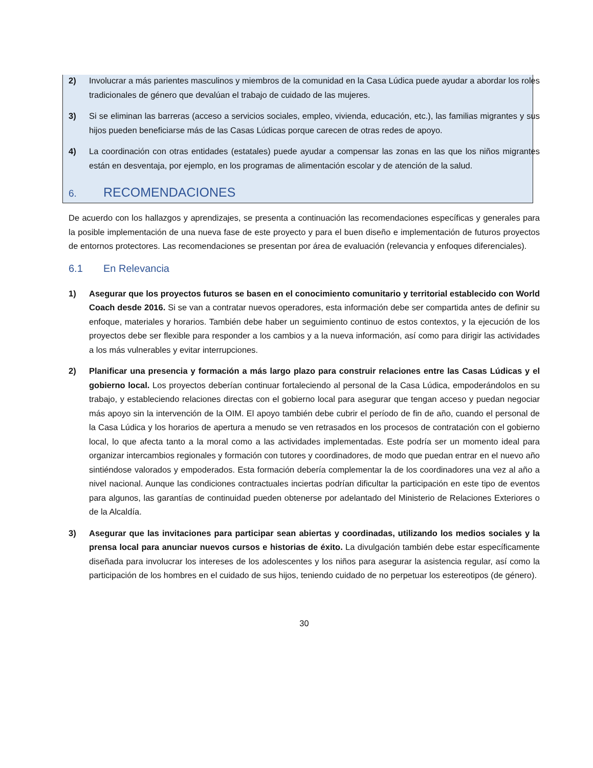2) Involucrar a más parientes masculinos y miembros de la comunidad en la Casa Lúdica puede ayudar a abordar los roles tradicionales de género que devalúan el trabajo de cuidado de las mujeres.
3) Si se eliminan las barreras (acceso a servicios sociales, empleo, vivienda, educación, etc.), las familias migrantes y sus hijos pueden beneficiarse más de las Casas Lúdicas porque carecen de otras redes de apoyo.
4) La coordinación con otras entidades (estatales) puede ayudar a compensar las zonas en las que los niños migrantes están en desventaja, por ejemplo, en los programas de alimentación escolar y de atención de la salud.
6. RECOMENDACIONES
De acuerdo con los hallazgos y aprendizajes, se presenta a continuación las recomendaciones específicas y generales para la posible implementación de una nueva fase de este proyecto y para el buen diseño e implementación de futuros proyectos de entornos protectores. Las recomendaciones se presentan por área de evaluación (relevancia y enfoques diferenciales).
6.1 En Relevancia
1) Asegurar que los proyectos futuros se basen en el conocimiento comunitario y territorial establecido con World Coach desde 2016. Si se van a contratar nuevos operadores, esta información debe ser compartida antes de definir su enfoque, materiales y horarios. También debe haber un seguimiento continuo de estos contextos, y la ejecución de los proyectos debe ser flexible para responder a los cambios y a la nueva información, así como para dirigir las actividades a los más vulnerables y evitar interrupciones.
2) Planificar una presencia y formación a más largo plazo para construir relaciones entre las Casas Lúdicas y el gobierno local. Los proyectos deberían continuar fortaleciendo al personal de la Casa Lúdica, empoderándolos en su trabajo, y estableciendo relaciones directas con el gobierno local para asegurar que tengan acceso y puedan negociar más apoyo sin la intervención de la OIM. El apoyo también debe cubrir el período de fin de año, cuando el personal de la Casa Lúdica y los horarios de apertura a menudo se ven retrasados en los procesos de contratación con el gobierno local, lo que afecta tanto a la moral como a las actividades implementadas. Este podría ser un momento ideal para organizar intercambios regionales y formación con tutores y coordinadores, de modo que puedan entrar en el nuevo año sintiéndose valorados y empoderados. Esta formación debería complementar la de los coordinadores una vez al año a nivel nacional. Aunque las condiciones contractuales inciertas podrían dificultar la participación en este tipo de eventos para algunos, las garantías de continuidad pueden obtenerse por adelantado del Ministerio de Relaciones Exteriores o de la Alcaldía.
3) Asegurar que las invitaciones para participar sean abiertas y coordinadas, utilizando los medios sociales y la prensa local para anunciar nuevos cursos e historias de éxito. La divulgación también debe estar específicamente diseñada para involucrar los intereses de los adolescentes y los niños para asegurar la asistencia regular, así como la participación de los hombres en el cuidado de sus hijos, teniendo cuidado de no perpetuar los estereotipos (de género).
30